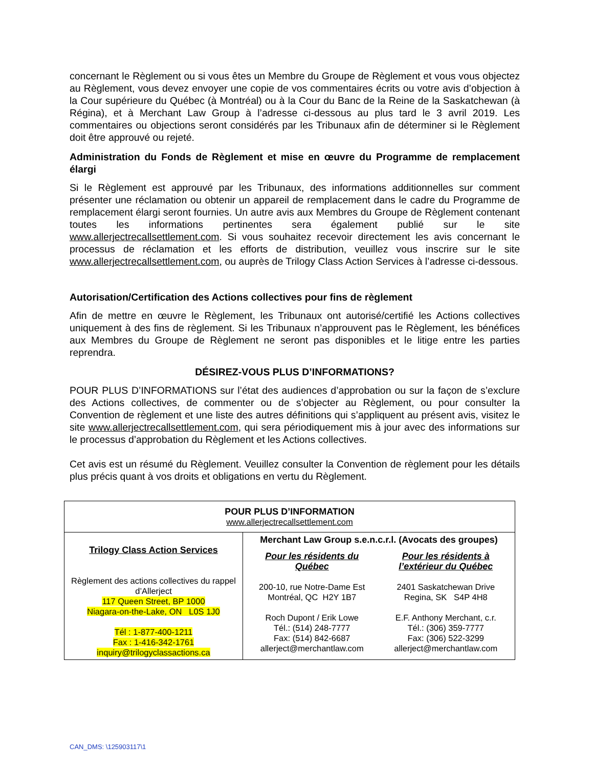concernant le Règlement ou si vous êtes un Membre du Groupe de Règlement et vous vous objectez au Règlement, vous devez envoyer une copie de vos commentaires écrits ou votre avis d’objection à la Cour supérieure du Québec (à Montréal) ou à la Cour du Banc de la Reine de la Saskatchewan (à Régina), et à Merchant Law Group à l’adresse ci-dessous au plus tard le 3 avril 2019. Les commentaires ou objections seront considérés par les Tribunaux afin de déterminer si le Règlement doit être approuvé ou rejeté.
Administration du Fonds de Règlement et mise en œuvre du Programme de remplacement élargi
Si le Règlement est approuvé par les Tribunaux, des informations additionnelles sur comment présenter une réclamation ou obtenir un appareil de remplacement dans le cadre du Programme de remplacement élargi seront fournies. Un autre avis aux Membres du Groupe de Règlement contenant toutes les informations pertinentes sera également publié sur le site www.allerjectrecallsettlement.com. Si vous souhaitez recevoir directement les avis concernant le processus de réclamation et les efforts de distribution, veuillez vous inscrire sur le site www.allerjectrecallsettlement.com, ou auprès de Trilogy Class Action Services à l’adresse ci-dessous.
Autorisation/Certification des Actions collectives pour fins de règlement
Afin de mettre en œuvre le Règlement, les Tribunaux ont autorisé/certifié les Actions collectives uniquement à des fins de règlement. Si les Tribunaux n’approuvent pas le Règlement, les bénéfices aux Membres du Groupe de Règlement ne seront pas disponibles et le litige entre les parties reprendra.
DÉSIREZ-VOUS PLUS D’INFORMATIONS?
POUR PLUS D’INFORMATIONS sur l’état des audiences d’approbation ou sur la façon de s’exclure des Actions collectives, de commenter ou de s’objecter au Règlement, ou pour consulter la Convention de règlement et une liste des autres définitions qui s’appliquent au présent avis, visitez le site www.allerjectrecallsettlement.com, qui sera périodiquement mis à jour avec des informations sur le processus d’approbation du Règlement et les Actions collectives.
Cet avis est un résumé du Règlement. Veuillez consulter la Convention de règlement pour les détails plus précis quant à vos droits et obligations en vertu du Règlement.
| POUR PLUS D’INFORMATION www.allerjectrecallsettlement.com | |
| Trilogy Class Action Services Règlement des actions collectives du rappel d’Allerject 117 Queen Street, BP 1000 Niagara-on-the-Lake, ON L0S 1J0 Tél : 1-877-400-1211 Fax : 1-416-342-1761 inquiry@trilogyclassactions.ca | Merchant Law Group s.e.n.c.r.l. (Avocats des groupes) / Pour les résidents du Québec 200-10, rue Notre-Dame Est Montréal, QC H2Y 1B7 Roch Dupont / Erik Lowe Tél.: (514) 248-7777 Fax: (514) 842-6687 allerject@merchantlaw.com / Pour les résidents à l’extérieur du Québec 2401 Saskatchewan Drive Regina, SK S4P 4H8 E.F. Anthony Merchant, c.r. Tél.: (306) 359-7777 Fax: (306) 522-3299 allerject@merchantlaw.com / |
CAN_DMS: \125903117\1